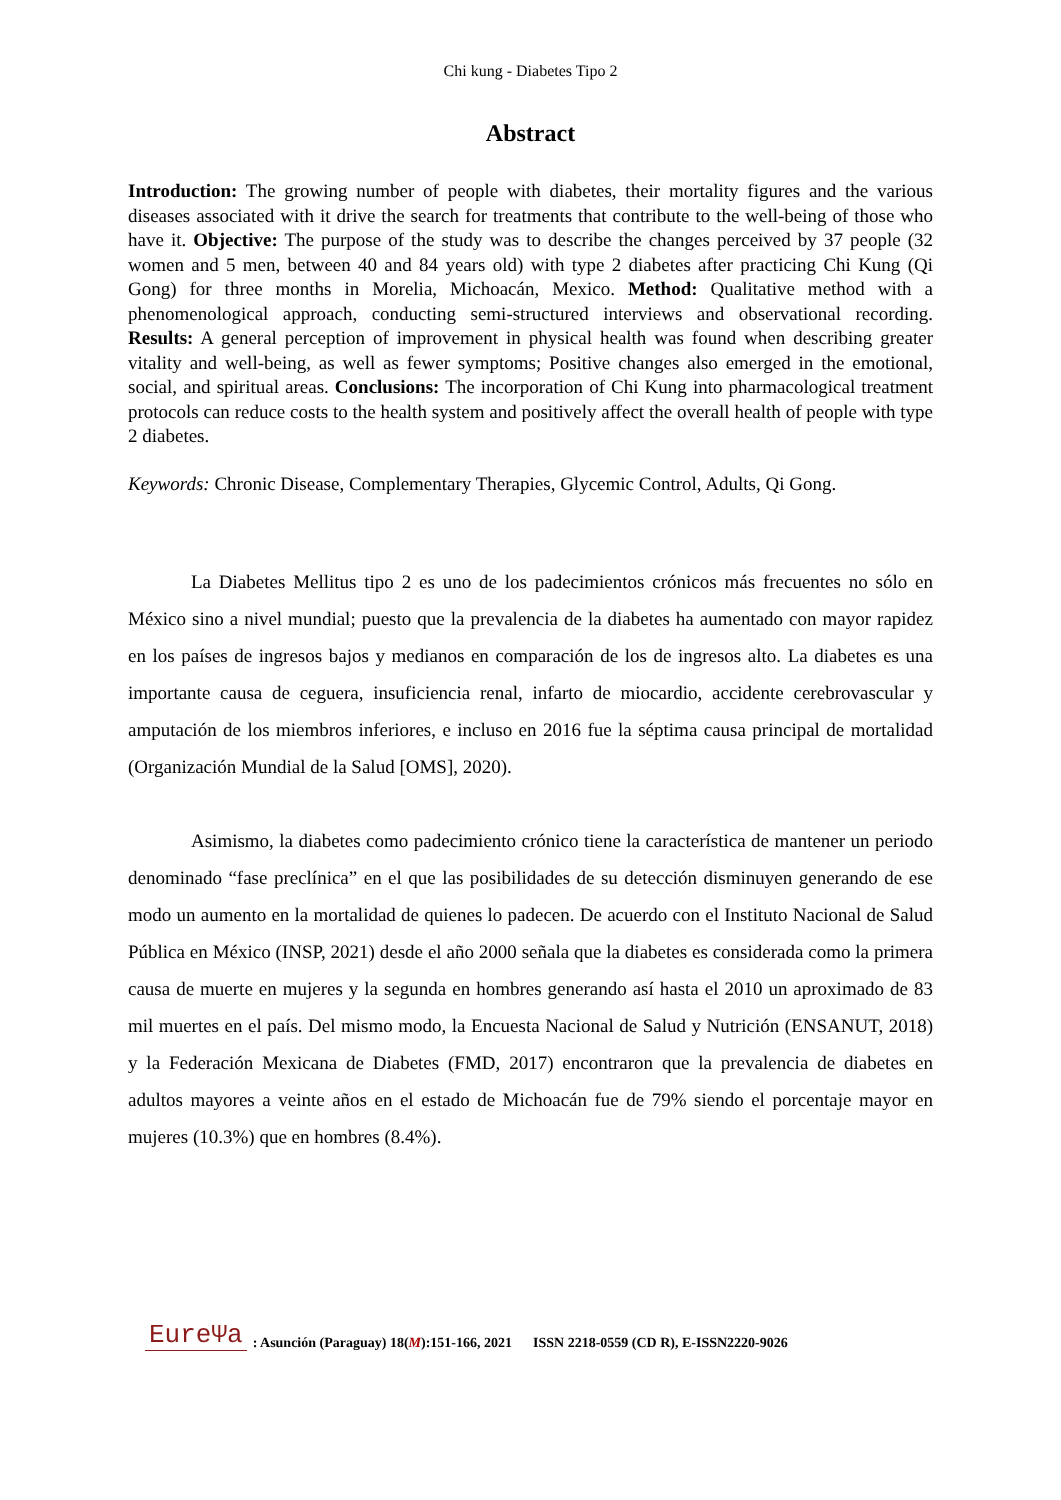Chi kung - Diabetes Tipo 2
Abstract
Introduction: The growing number of people with diabetes, their mortality figures and the various diseases associated with it drive the search for treatments that contribute to the well-being of those who have it. Objective: The purpose of the study was to describe the changes perceived by 37 people (32 women and 5 men, between 40 and 84 years old) with type 2 diabetes after practicing Chi Kung (Qi Gong) for three months in Morelia, Michoacán, Mexico. Method: Qualitative method with a phenomenological approach, conducting semi-structured interviews and observational recording. Results: A general perception of improvement in physical health was found when describing greater vitality and well-being, as well as fewer symptoms; Positive changes also emerged in the emotional, social, and spiritual areas. Conclusions: The incorporation of Chi Kung into pharmacological treatment protocols can reduce costs to the health system and positively affect the overall health of people with type 2 diabetes.
Keywords: Chronic Disease, Complementary Therapies, Glycemic Control, Adults, Qi Gong.
La Diabetes Mellitus tipo 2 es uno de los padecimientos crónicos más frecuentes no sólo en México sino a nivel mundial; puesto que la prevalencia de la diabetes ha aumentado con mayor rapidez en los países de ingresos bajos y medianos en comparación de los de ingresos alto. La diabetes es una importante causa de ceguera, insuficiencia renal, infarto de miocardio, accidente cerebrovascular y amputación de los miembros inferiores, e incluso en 2016 fue la séptima causa principal de mortalidad (Organización Mundial de la Salud [OMS], 2020).
Asimismo, la diabetes como padecimiento crónico tiene la característica de mantener un periodo denominado “fase preclínica” en el que las posibilidades de su detección disminuyen generando de ese modo un aumento en la mortalidad de quienes lo padecen. De acuerdo con el Instituto Nacional de Salud Pública en México (INSP, 2021) desde el año 2000 señala que la diabetes es considerada como la primera causa de muerte en mujeres y la segunda en hombres generando así hasta el 2010 un aproximado de 83 mil muertes en el país. Del mismo modo, la Encuesta Nacional de Salud y Nutrición (ENSANUT, 2018) y la Federación Mexicana de Diabetes (FMD, 2017) encontraron que la prevalencia de diabetes en adultos mayores a veinte años en el estado de Michoacán fue de 79% siendo el porcentaje mayor en mujeres (10.3%) que en hombres (8.4%).
EureΨa: Asunción (Paraguay) 18(M):151-166, 2021 ISSN 2218-0559 (CD R), E-ISSN2220-9026